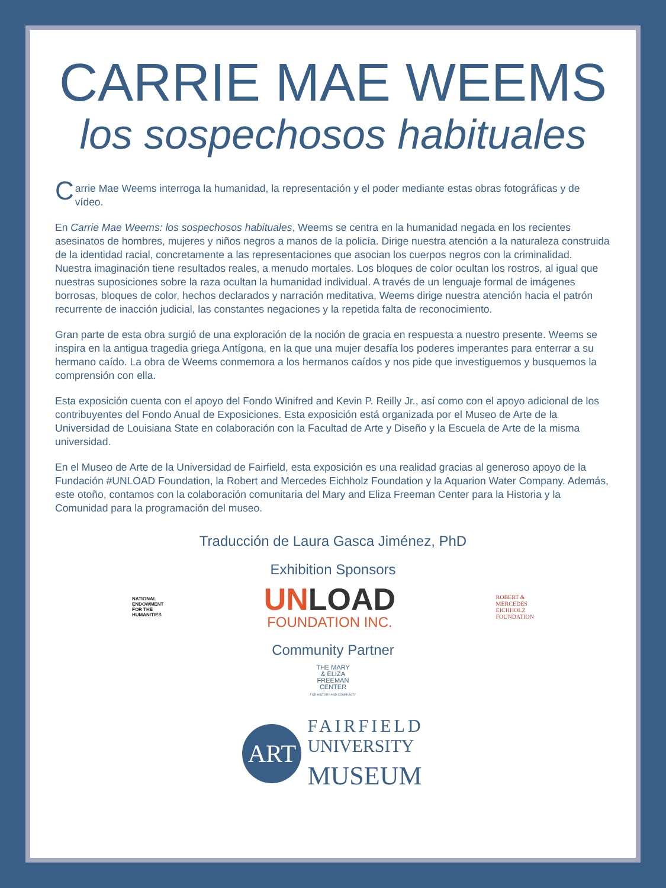CARRIE MAE WEEMS
los sospechosos habituales
Carrie Mae Weems interroga la humanidad, la representación y el poder mediante estas obras fotográficas y de vídeo.
En Carrie Mae Weems: los sospechosos habituales, Weems se centra en la humanidad negada en los recientes asesinatos de hombres, mujeres y niños negros a manos de la policía. Dirige nuestra atención a la naturaleza construida de la identidad racial, concretamente a las representaciones que asocian los cuerpos negros con la criminalidad. Nuestra imaginación tiene resultados reales, a menudo mortales. Los bloques de color ocultan los rostros, al igual que nuestras suposiciones sobre la raza ocultan la humanidad individual. A través de un lenguaje formal de imágenes borrosas, bloques de color, hechos declarados y narración meditativa, Weems dirige nuestra atención hacia el patrón recurrente de inacción judicial, las constantes negaciones y la repetida falta de reconocimiento.
Gran parte de esta obra surgió de una exploración de la noción de gracia en respuesta a nuestro presente. Weems se inspira en la antigua tragedia griega Antígona, en la que una mujer desafía los poderes imperantes para enterrar a su hermano caído. La obra de Weems conmemora a los hermanos caídos y nos pide que investiguemos y busquemos la comprensión con ella.
Esta exposición cuenta con el apoyo del Fondo Winifred and Kevin P. Reilly Jr., así como con el apoyo adicional de los contribuyentes del Fondo Anual de Exposiciones. Esta exposición está organizada por el Museo de Arte de la Universidad de Louisiana State en colaboración con la Facultad de Arte y Diseño y la Escuela de Arte de la misma universidad.
En el Museo de Arte de la Universidad de Fairfield, esta exposición es una realidad gracias al generoso apoyo de la Fundación #UNLOAD Foundation, la Robert and Mercedes Eichholz Foundation y la Aquarion Water Company. Además, este otoño, contamos con la colaboración comunitaria del Mary and Eliza Freeman Center para la Historia y la Comunidad para la programación del museo.
Traducción de Laura Gasca Jiménez, PhD
Exhibition Sponsors
NATIONAL
ENDOWMENT
FOR THE
HUMANITIES
UNLOAD
FOUNDATION INC.
ROBERT &
MERCEDES
EICHHOLZ
FOUNDATION
Community Partner
THE MARY
& ELIZA
FREEMAN
CENTER
FOR HISTORY AND COMMUNITY
ART
FAIRFIELD
UNIVERSITY
MUSEUM